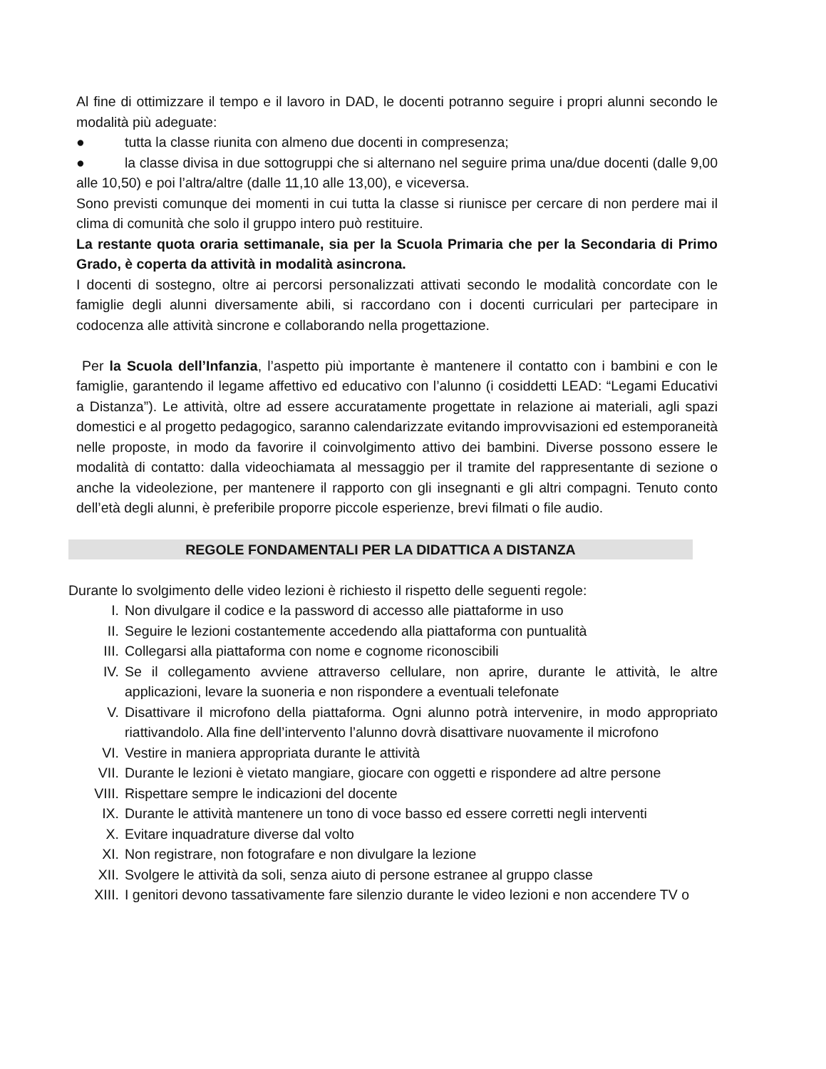Al fine di ottimizzare il tempo e il lavoro in DAD, le docenti potranno seguire i propri alunni secondo le modalità più adeguate:
● tutta la classe riunita con almeno due docenti in compresenza;
● la classe divisa in due sottogruppi che si alternano nel seguire prima una/due docenti (dalle 9,00 alle 10,50) e poi l’altra/altre (dalle 11,10 alle 13,00), e viceversa.
Sono previsti comunque dei momenti in cui tutta la classe si riunisce per cercare di non perdere mai il clima di comunità che solo il gruppo intero può restituire.
La restante quota oraria settimanale, sia per la Scuola Primaria che per la Secondaria di Primo Grado, è coperta da attività in modalità asincrona.
I docenti di sostegno, oltre ai percorsi personalizzati attivati secondo le modalità concordate con le famiglie degli alunni diversamente abili, si raccordano con i docenti curriculari per partecipare in codocenza alle attività sincrone e collaborando nella progettazione.
Per la Scuola dell’Infanzia, l’aspetto più importante è mantenere il contatto con i bambini e con le famiglie, garantendo il legame affettivo ed educativo con l’alunno (i cosiddetti LEAD: “Legami Educativi a Distanza”). Le attività, oltre ad essere accuratamente progettate in relazione ai materiali, agli spazi domestici e al progetto pedagogico, saranno calendarizzate evitando improvvisazioni ed estemporaneità nelle proposte, in modo da favorire il coinvolgimento attivo dei bambini. Diverse possono essere le modalità di contatto: dalla videochiamata al messaggio per il tramite del rappresentante di sezione o anche la videolezione, per mantenere il rapporto con gli insegnanti e gli altri compagni. Tenuto conto dell’età degli alunni, è preferibile proporre piccole esperienze, brevi filmati o file audio.
REGOLE FONDAMENTALI PER LA DIDATTICA A DISTANZA
Durante lo svolgimento delle video lezioni è richiesto il rispetto delle seguenti regole:
I. Non divulgare il codice e la password di accesso alle piattaforme in uso
II. Seguire le lezioni costantemente accedendo alla piattaforma con puntualità
III. Collegarsi alla piattaforma con nome e cognome riconoscibili
IV. Se il collegamento avviene attraverso cellulare, non aprire, durante le attività, le altre applicazioni, levare la suoneria e non rispondere a eventuali telefonate
V. Disattivare il microfono della piattaforma. Ogni alunno potrà intervenire, in modo appropriato riattivandolo. Alla fine dell’intervento l’alunno dovrà disattivare nuovamente il microfono
VI. Vestire in maniera appropriata durante le attività
VII. Durante le lezioni è vietato mangiare, giocare con oggetti e rispondere ad altre persone
VIII. Rispettare sempre le indicazioni del docente
IX. Durante le attività mantenere un tono di voce basso ed essere corretti negli interventi
X. Evitare inquadrature diverse dal volto
XI. Non registrare, non fotografare e non divulgare la lezione
XII. Svolgere le attività da soli, senza aiuto di persone estranee al gruppo classe
XIII. I genitori devono tassativamente fare silenzio durante le video lezioni e non accendere TV o